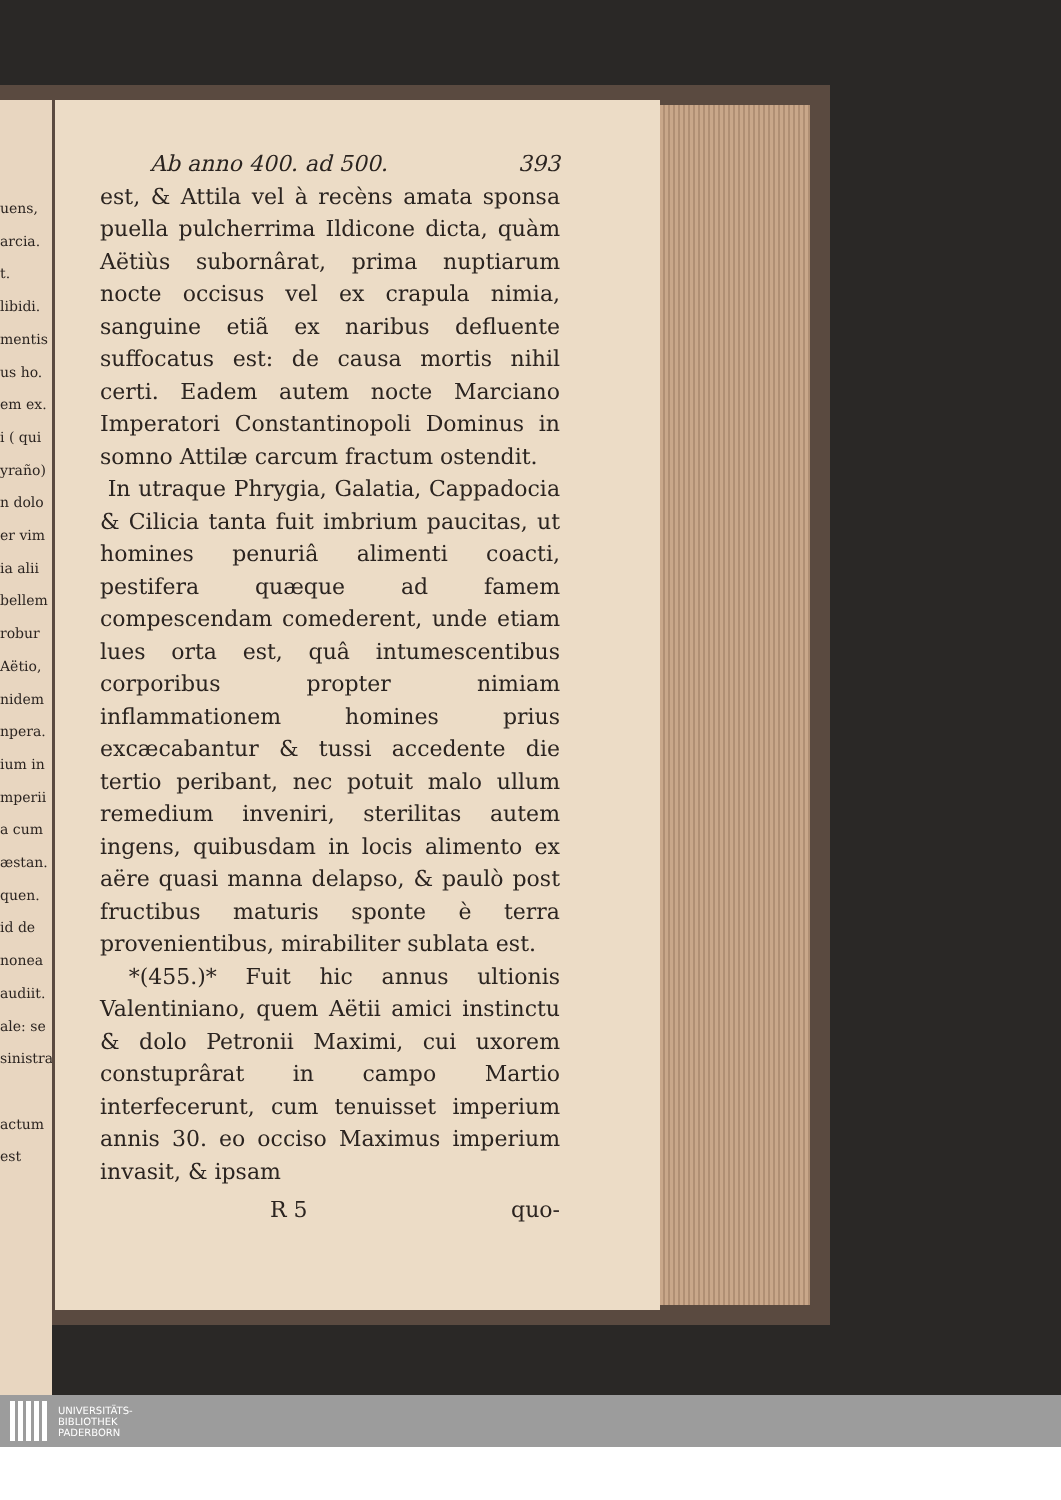uens,
arcia.
t.
libidi.
mentis
us ho.
em ex.
i ( qui
yraño)
n dolo
er vim
ia alii
bellem
robur
Aëtio,
nidem
npera.
ium in
mperii
a cum
æstan.
quen.
id de
nonea
audiit.
ale: se
sinistra
actum
est
Ab anno 400. ad 500. 393
est, & Attila vel à recèns amata sponsa puella pulcherrima Ildicone dicta, quàm Aëtiùs subornârat, prima nuptiarum nocte occisus vel ex crapula nimia, sanguine etiã ex naribus defluente suffocatus est: de causa mortis nihil certi. Eadem autem nocte Marciano Imperatori Constantinopoli Dominus in somno Attilæ carcum fractum ostendit.
In utraque Phrygia, Galatia, Cappadocia & Cilicia tanta fuit imbrium paucitas, ut homines penuriâ alimenti coacti, pestifera quæque ad famem compescendam comederent, unde etiam lues orta est, quâ intumescentibus corporibus propter nimiam inflammationem homines prius excæcabantur & tussi accedente die tertio peribant, nec potuit malo ullum remedium inveniri, sterilitas autem ingens, quibusdam in locis alimento ex aëre quasi manna delapso, & paulò post fructibus maturis sponte è terra provenientibus, mirabiliter sublata est.
*(455.)* Fuit hic annus ultionis Valentiniano, quem Aëtii amici instinctu & dolo Petronii Maximi, cui uxorem constuprârat in campo Martio interfecerunt, cum tenuisset imperium annis 30. eo occiso Maximus imperium invasit, & ipsam
R 5 quo-
UNIVERSITÄTS-
BIBLIOTHEK
PADERBORN